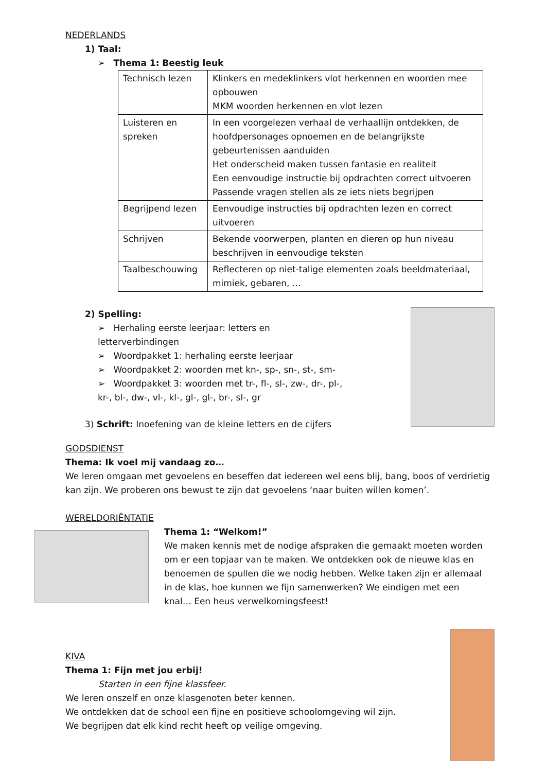NEDERLANDS
1) Taal:
➢ Thema 1: Beestig leuk
| Technisch lezen | Klinkers en medeklinkers vlot herkennen en woorden mee opbouwen MKM woorden herkennen en vlot lezen |
| Luisteren en spreken | In een voorgelezen verhaal de verhaallijn ontdekken, de hoofdpersonages opnoemen en de belangrijkste gebeurtenissen aanduiden Het onderscheid maken tussen fantasie en realiteit Een eenvoudige instructie bij opdrachten correct uitvoeren Passende vragen stellen als ze iets niets begrijpen |
| Begrijpend lezen | Eenvoudige instructies bij opdrachten lezen en correct uitvoeren |
| Schrijven | Bekende voorwerpen, planten en dieren op hun niveau beschrijven in eenvoudige teksten |
| Taalbeschouwing | Reflecteren op niet-talige elementen zoals beeldmateriaal, mimiek, gebaren, … |
2) Spelling:
➢ Herhaling eerste leerjaar: letters en letterverbindingen
➢ Woordpakket 1: herhaling eerste leerjaar
➢ Woordpakket 2: woorden met kn-, sp-, sn-, st-, sm-
➢ Woordpakket 3: woorden met tr-, fl-, sl-, zw-, dr-, pl-, kr-, bl-, dw-, vl-, kl-, gl-, gl-, br-, sl-, gr
3) Schrift: Inoefening van de kleine letters en de cijfers
GODSDIENST
Thema: Ik voel mij vandaag zo…
We leren omgaan met gevoelens en beseffen dat iedereen wel eens blij, bang, boos of verdrietig kan zijn. We proberen ons bewust te zijn dat gevoelens ‘naar buiten willen komen’.
WERELDORIËNTATIE
Thema 1: “Welkom!”
We maken kennis met de nodige afspraken die gemaakt moeten worden om er een topjaar van te maken. We ontdekken ook de nieuwe klas en benoemen de spullen die we nodig hebben. Welke taken zijn er allemaal in de klas, hoe kunnen we fijn samenwerken? We eindigen met een knal… Een heus verwelkomingsfeest!
KIVA
Thema 1: Fijn met jou erbij!
Starten in een fijne klassfeer.
We leren onszelf en onze klasgenoten beter kennen.
We ontdekken dat de school een fijne en positieve schoolomgeving wil zijn.
We begrijpen dat elk kind recht heeft op veilige omgeving.